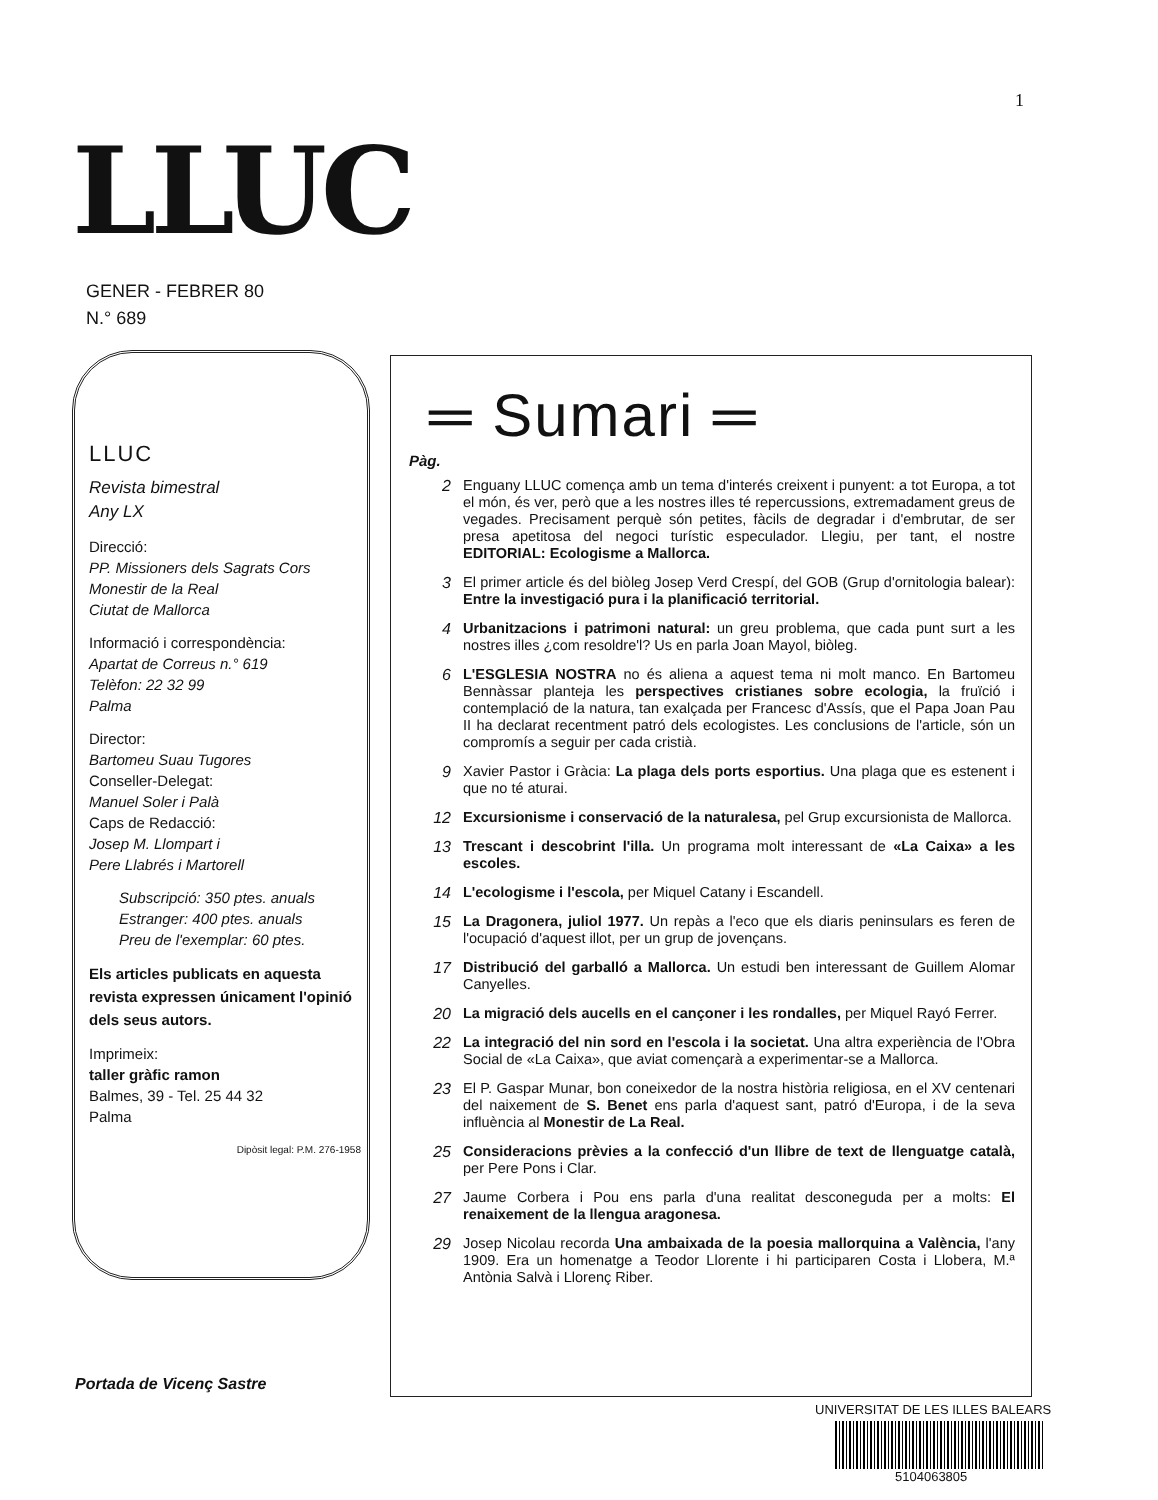1
LLUC
GENER - FEBRER 80
N.° 689
LLUC
Revista bimestral
Any LX
Direcció:
PP. Missioners dels Sagrats Cors
Monestir de la Real
Ciutat de Mallorca
Informació i correspondència:
Apartat de Correus n.° 619
Telèfon: 22 32 99
Palma
Director:
Bartomeu Suau Tugores
Conseller-Delegat:
Manuel Soler i Palà
Caps de Redacció:
Josep M. Llompart i
Pere Llabrés i Martorell
Subscripció: 350 ptes. anuals
Estranger: 400 ptes. anuals
Preu de l'exemplar: 60 ptes.
Els articles publicats en aquesta revista expressen únicament l'opinió dels seus autors.
Imprimeix:
taller gràfic ramon
Balmes, 39 - Tel. 25 44 32
Palma
Dipòsit legal: P.M. 276-1958
Portada de Vicenç Sastre
═ Sumari ═
Pàg.
2 Enguany LLUC comença amb un tema d'interés creixent i punyent: a tot Europa, a tot el món, és ver, però que a les nostres illes té repercussions, extremadament greus de vegades. Precisament perquè són petites, fàcils de degradar i d'embrutar, de ser presa apetitosa del negoci turístic especulador. Llegiu, per tant, el nostre EDITORIAL: Ecologisme a Mallorca.
3 El primer article és del biòleg Josep Verd Crespí, del GOB (Grup d'ornitologia balear): Entre la investigació pura i la planificació territorial.
4 Urbanitzacions i patrimoni natural: un greu problema, que cada punt surt a les nostres illes ¿com resoldre'l? Us en parla Joan Mayol, biòleg.
6 L'ESGLESIA NOSTRA no és aliena a aquest tema ni molt manco. En Bartomeu Bennàssar planteja les perspectives cristianes sobre ecologia, la fruïció i contemplació de la natura, tan exalçada per Francesc d'Assís, que el Papa Joan Pau II ha declarat recentment patró dels ecologistes. Les conclusions de l'article, són un compromís a seguir per cada cristià.
9 Xavier Pastor i Gràcia: La plaga dels ports esportius. Una plaga que es estenent i que no té aturai.
12 Excursionisme i conservació de la naturalesa, pel Grup excursionista de Mallorca.
13 Trescant i descobrint l'illa. Un programa molt interessant de «La Caixa» a les escoles.
14 L'ecologisme i l'escola, per Miquel Catany i Escandell.
15 La Dragonera, juliol 1977. Un repàs a l'eco que els diaris peninsulars es feren de l'ocupació d'aquest illot, per un grup de jovençans.
17 Distribució del garballó a Mallorca. Un estudi ben interessant de Guillem Alomar Canyelles.
20 La migració dels aucells en el cançoner i les rondalles, per Miquel Rayó Ferrer.
22 La integració del nin sord en l'escola i la societat. Una altra experiència de l'Obra Social de «La Caixa», que aviat començarà a experimentar-se a Mallorca.
23 El P. Gaspar Munar, bon coneixedor de la nostra història religiosa, en el XV centenari del naixement de S. Benet ens parla d'aquest sant, patró d'Europa, i de la seva influència al Monestir de La Real.
25 Consideracions prèvies a la confecció d'un llibre de text de llenguatge català, per Pere Pons i Clar.
27 Jaume Corbera i Pou ens parla d'una realitat desconeguda per a molts: El renaixement de la llengua aragonesa.
29 Josep Nicolau recorda Una ambaixada de la poesia mallorquina a València, l'any 1909. Era un homenatge a Teodor Llorente i hi participaren Costa i Llobera, M.ª Antònia Salvà i Llorenç Riber.
UNIVERSITAT DE LES ILLES BALEARS
5104063805